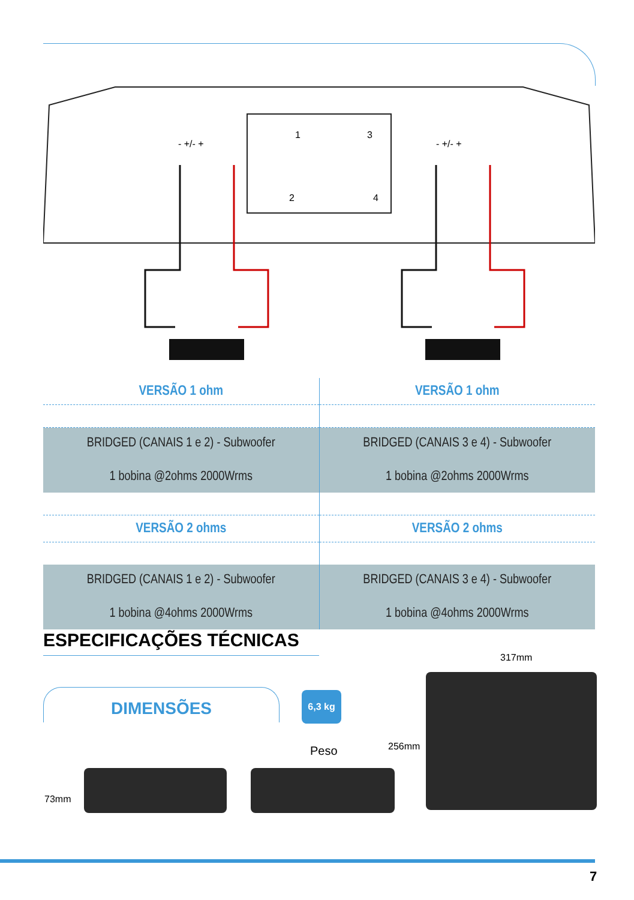- +/- +
- +/- +
1
3
2
4
| VERSÃO 1 ohm | VERSÃO 1 ohm |
| BRIDGED (CANAIS 1 e 2) - Subwoofer 1 bobina @2ohms 2000Wrms | BRIDGED (CANAIS 3 e 4) - Subwoofer 1 bobina @2ohms 2000Wrms |
| VERSÃO 2 ohms | VERSÃO 2 ohms |
| BRIDGED (CANAIS 1 e 2) - Subwoofer 1 bobina @4ohms 2000Wrms | BRIDGED (CANAIS 3 e 4) - Subwoofer 1 bobina @4ohms 2000Wrms |
ESPECIFICAÇÕES TÉCNICAS
DIMENSÕES 6,3 kg
Peso
317mm
256mm
73mm
7